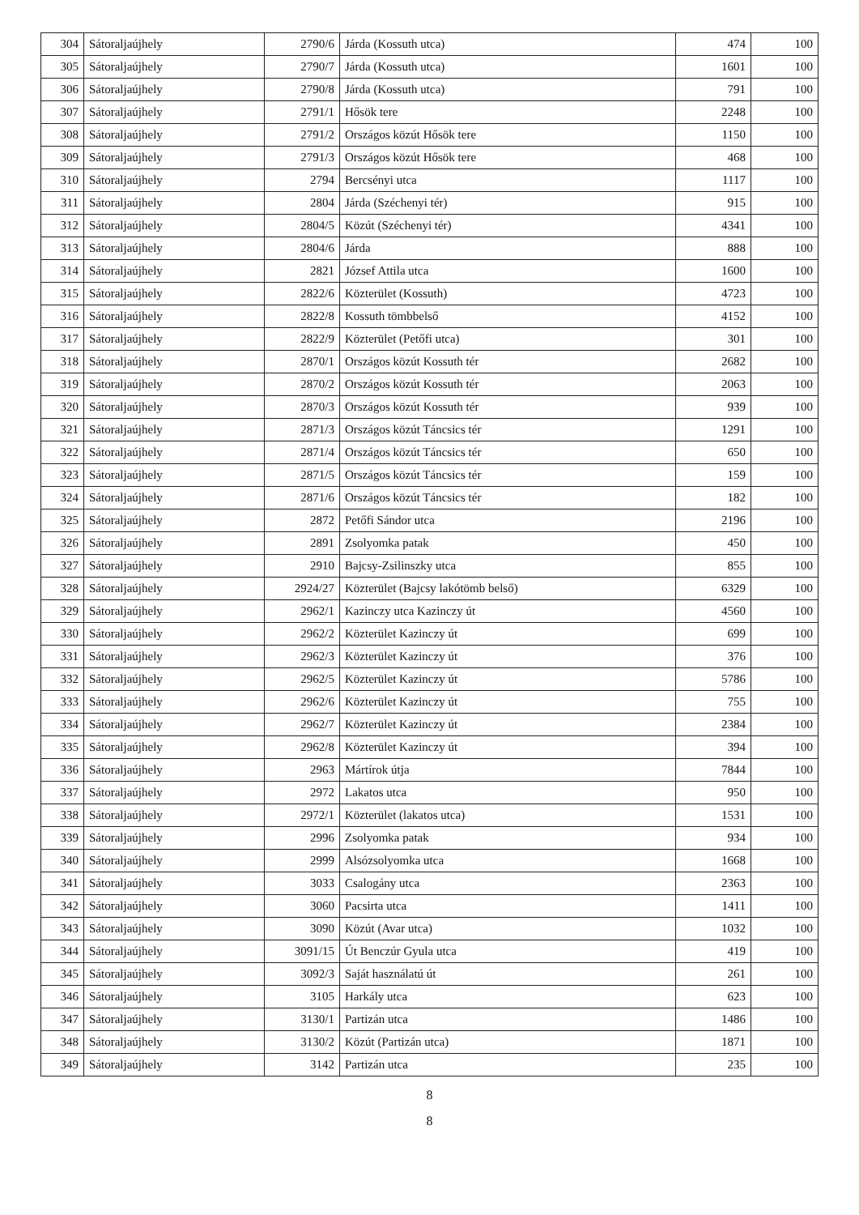| 304 | Sátoraljaújhely | 2790/6 | Járda (Kossuth utca) | 474 | 100 |
| 305 | Sátoraljaújhely | 2790/7 | Járda (Kossuth utca) | 1601 | 100 |
| 306 | Sátoraljaújhely | 2790/8 | Járda (Kossuth utca) | 791 | 100 |
| 307 | Sátoraljaújhely | 2791/1 | Hősök tere | 2248 | 100 |
| 308 | Sátoraljaújhely | 2791/2 | Országos közút Hősök tere | 1150 | 100 |
| 309 | Sátoraljaújhely | 2791/3 | Országos közút Hősök tere | 468 | 100 |
| 310 | Sátoraljaújhely | 2794 | Bercsényi utca | 1117 | 100 |
| 311 | Sátoraljaújhely | 2804 | Járda (Széchenyi tér) | 915 | 100 |
| 312 | Sátoraljaújhely | 2804/5 | Közút (Széchenyi tér) | 4341 | 100 |
| 313 | Sátoraljaújhely | 2804/6 | Járda | 888 | 100 |
| 314 | Sátoraljaújhely | 2821 | József Attila utca | 1600 | 100 |
| 315 | Sátoraljaújhely | 2822/6 | Közterület (Kossuth) | 4723 | 100 |
| 316 | Sátoraljaújhely | 2822/8 | Kossuth tömbbelső | 4152 | 100 |
| 317 | Sátoraljaújhely | 2822/9 | Közterület (Petőfi utca) | 301 | 100 |
| 318 | Sátoraljaújhely | 2870/1 | Országos közút Kossuth tér | 2682 | 100 |
| 319 | Sátoraljaújhely | 2870/2 | Országos közút Kossuth tér | 2063 | 100 |
| 320 | Sátoraljaújhely | 2870/3 | Országos közút Kossuth tér | 939 | 100 |
| 321 | Sátoraljaújhely | 2871/3 | Országos közút Táncsics tér | 1291 | 100 |
| 322 | Sátoraljaújhely | 2871/4 | Országos közút Táncsics tér | 650 | 100 |
| 323 | Sátoraljaújhely | 2871/5 | Országos közút Táncsics tér | 159 | 100 |
| 324 | Sátoraljaújhely | 2871/6 | Országos közút Táncsics tér | 182 | 100 |
| 325 | Sátoraljaújhely | 2872 | Petőfi Sándor utca | 2196 | 100 |
| 326 | Sátoraljaújhely | 2891 | Zsolyomka patak | 450 | 100 |
| 327 | Sátoraljaújhely | 2910 | Bajcsy-Zsilinszky utca | 855 | 100 |
| 328 | Sátoraljaújhely | 2924/27 | Közterület (Bajcsy lakótömb belső) | 6329 | 100 |
| 329 | Sátoraljaújhely | 2962/1 | Kazinczy utca Kazinczy út | 4560 | 100 |
| 330 | Sátoraljaújhely | 2962/2 | Közterület Kazinczy út | 699 | 100 |
| 331 | Sátoraljaújhely | 2962/3 | Közterület Kazinczy út | 376 | 100 |
| 332 | Sátoraljaújhely | 2962/5 | Közterület Kazinczy út | 5786 | 100 |
| 333 | Sátoraljaújhely | 2962/6 | Közterület Kazinczy út | 755 | 100 |
| 334 | Sátoraljaújhely | 2962/7 | Közterület Kazinczy út | 2384 | 100 |
| 335 | Sátoraljaújhely | 2962/8 | Közterület Kazinczy út | 394 | 100 |
| 336 | Sátoraljaújhely | 2963 | Mártírok útja | 7844 | 100 |
| 337 | Sátoraljaújhely | 2972 | Lakatos utca | 950 | 100 |
| 338 | Sátoraljaújhely | 2972/1 | Közterület (lakatos utca) | 1531 | 100 |
| 339 | Sátoraljaújhely | 2996 | Zsolyomka patak | 934 | 100 |
| 340 | Sátoraljaújhely | 2999 | Alsózsolyomka utca | 1668 | 100 |
| 341 | Sátoraljaújhely | 3033 | Csalogány utca | 2363 | 100 |
| 342 | Sátoraljaújhely | 3060 | Pacsirta utca | 1411 | 100 |
| 343 | Sátoraljaújhely | 3090 | Közút (Avar utca) | 1032 | 100 |
| 344 | Sátoraljaújhely | 3091/15 | Út Benczúr Gyula utca | 419 | 100 |
| 345 | Sátoraljaújhely | 3092/3 | Saját használatú út | 261 | 100 |
| 346 | Sátoraljaújhely | 3105 | Harkály utca | 623 | 100 |
| 347 | Sátoraljaújhely | 3130/1 | Partizán utca | 1486 | 100 |
| 348 | Sátoraljaújhely | 3130/2 | Közút (Partizán utca) | 1871 | 100 |
| 349 | Sátoraljaújhely | 3142 | Partizán utca | 235 | 100 |
8
8